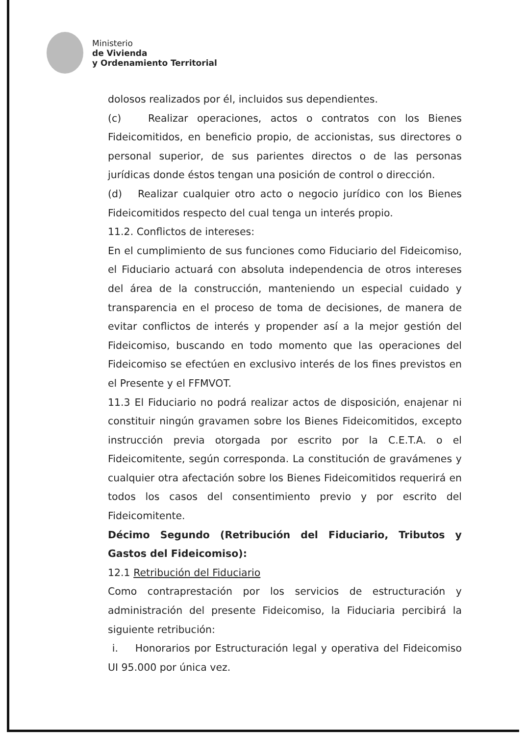Ministerio
de Vivienda
y Ordenamiento Territorial
dolosos realizados por él, incluidos sus dependientes.
(c) Realizar operaciones, actos o contratos con los Bienes Fideicomitidos, en beneficio propio, de accionistas, sus directores o personal superior, de sus parientes directos o de las personas jurídicas donde éstos tengan una posición de control o dirección.
(d) Realizar cualquier otro acto o negocio jurídico con los Bienes Fideicomitidos respecto del cual tenga un interés propio.
11.2. Conflictos de intereses:
En el cumplimiento de sus funciones como Fiduciario del Fideicomiso, el Fiduciario actuará con absoluta independencia de otros intereses del área de la construcción, manteniendo un especial cuidado y transparencia en el proceso de toma de decisiones, de manera de evitar conflictos de interés y propender así a la mejor gestión del Fideicomiso, buscando en todo momento que las operaciones del Fideicomiso se efectúen en exclusivo interés de los fines previstos en el Presente y el FFMVOT.
11.3 El Fiduciario no podrá realizar actos de disposición, enajenar ni constituir ningún gravamen sobre los Bienes Fideicomitidos, excepto instrucción previa otorgada por escrito por la C.E.T.A. o el Fideicomitente, según corresponda. La constitución de gravámenes y cualquier otra afectación sobre los Bienes Fideicomitidos requerirá en todos los casos del consentimiento previo y por escrito del Fideicomitente.
Décimo Segundo (Retribución del Fiduciario, Tributos y Gastos del Fideicomiso):
12.1 Retribución del Fiduciario
Como contraprestación por los servicios de estructuración y administración del presente Fideicomiso, la Fiduciaria percibirá la siguiente retribución:
i. Honorarios por Estructuración legal y operativa del Fideicomiso UI 95.000 por única vez.